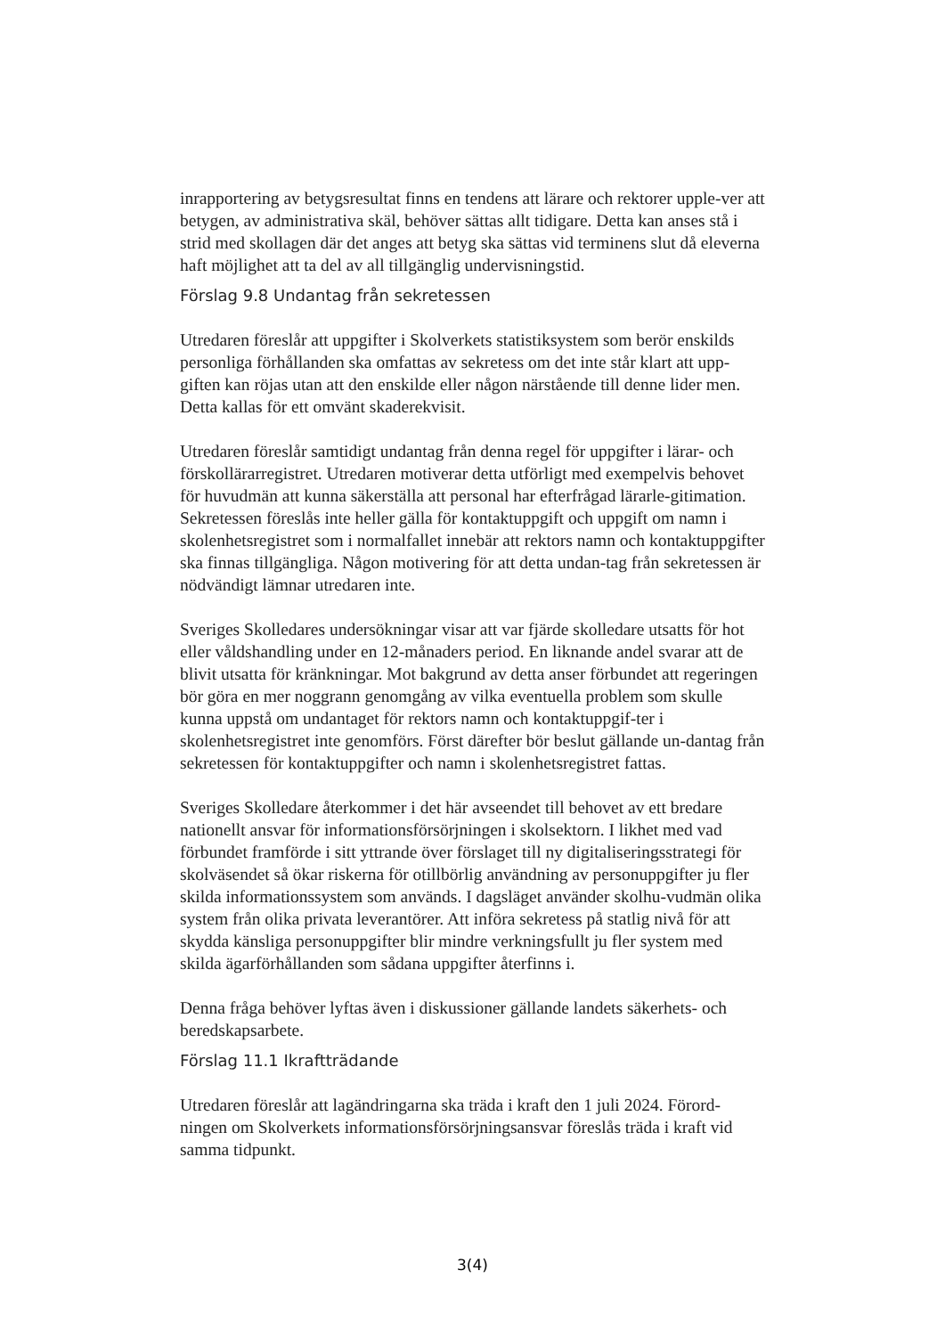inrapportering av betygsresultat finns en tendens att lärare och rektorer upple-ver att betygen, av administrativa skäl, behöver sättas allt tidigare. Detta kan anses stå i strid med skollagen där det anges att betyg ska sättas vid terminens slut då eleverna haft möjlighet att ta del av all tillgänglig undervisningstid.
Förslag 9.8 Undantag från sekretessen
Utredaren föreslår att uppgifter i Skolverkets statistiksystem som berör enskilds personliga förhållanden ska omfattas av sekretess om det inte står klart att upp-giften kan röjas utan att den enskilde eller någon närstående till denne lider men. Detta kallas för ett omvänt skaderekvisit.
Utredaren föreslår samtidigt undantag från denna regel för uppgifter i lärar- och förskollärarregistret. Utredaren motiverar detta utförligt med exempelvis behovet för huvudmän att kunna säkerställa att personal har efterfrågad lärarle-gitimation. Sekretessen föreslås inte heller gälla för kontaktuppgift och uppgift om namn i skolenhetsregistret som i normalfallet innebär att rektors namn och kontaktuppgifter ska finnas tillgängliga. Någon motivering för att detta undan-tag från sekretessen är nödvändigt lämnar utredaren inte.
Sveriges Skolledares undersökningar visar att var fjärde skolledare utsatts för hot eller våldshandling under en 12-månaders period. En liknande andel svarar att de blivit utsatta för kränkningar. Mot bakgrund av detta anser förbundet att regeringen bör göra en mer noggrann genomgång av vilka eventuella problem som skulle kunna uppstå om undantaget för rektors namn och kontaktuppgif-ter i skolenhetsregistret inte genomförs. Först därefter bör beslut gällande un-dantag från sekretessen för kontaktuppgifter och namn i skolenhetsregistret fattas.
Sveriges Skolledare återkommer i det här avseendet till behovet av ett bredare nationellt ansvar för informationsförsörjningen i skolsektorn. I likhet med vad förbundet framförde i sitt yttrande över förslaget till ny digitaliseringsstrategi för skolväsendet så ökar riskerna för otillbörlig användning av personuppgifter ju fler skilda informationssystem som används. I dagsläget använder skolhu-vudmän olika system från olika privata leverantörer. Att införa sekretess på statlig nivå för att skydda känsliga personuppgifter blir mindre verkningsfullt ju fler system med skilda ägarförhållanden som sådana uppgifter återfinns i.
Denna fråga behöver lyftas även i diskussioner gällande landets säkerhets- och beredskapsarbete.
Förslag 11.1 Ikraftträdande
Utredaren föreslår att lagändringarna ska träda i kraft den 1 juli 2024. Förord-ningen om Skolverkets informationsförsörjningsansvar föreslås träda i kraft vid samma tidpunkt.
3(4)